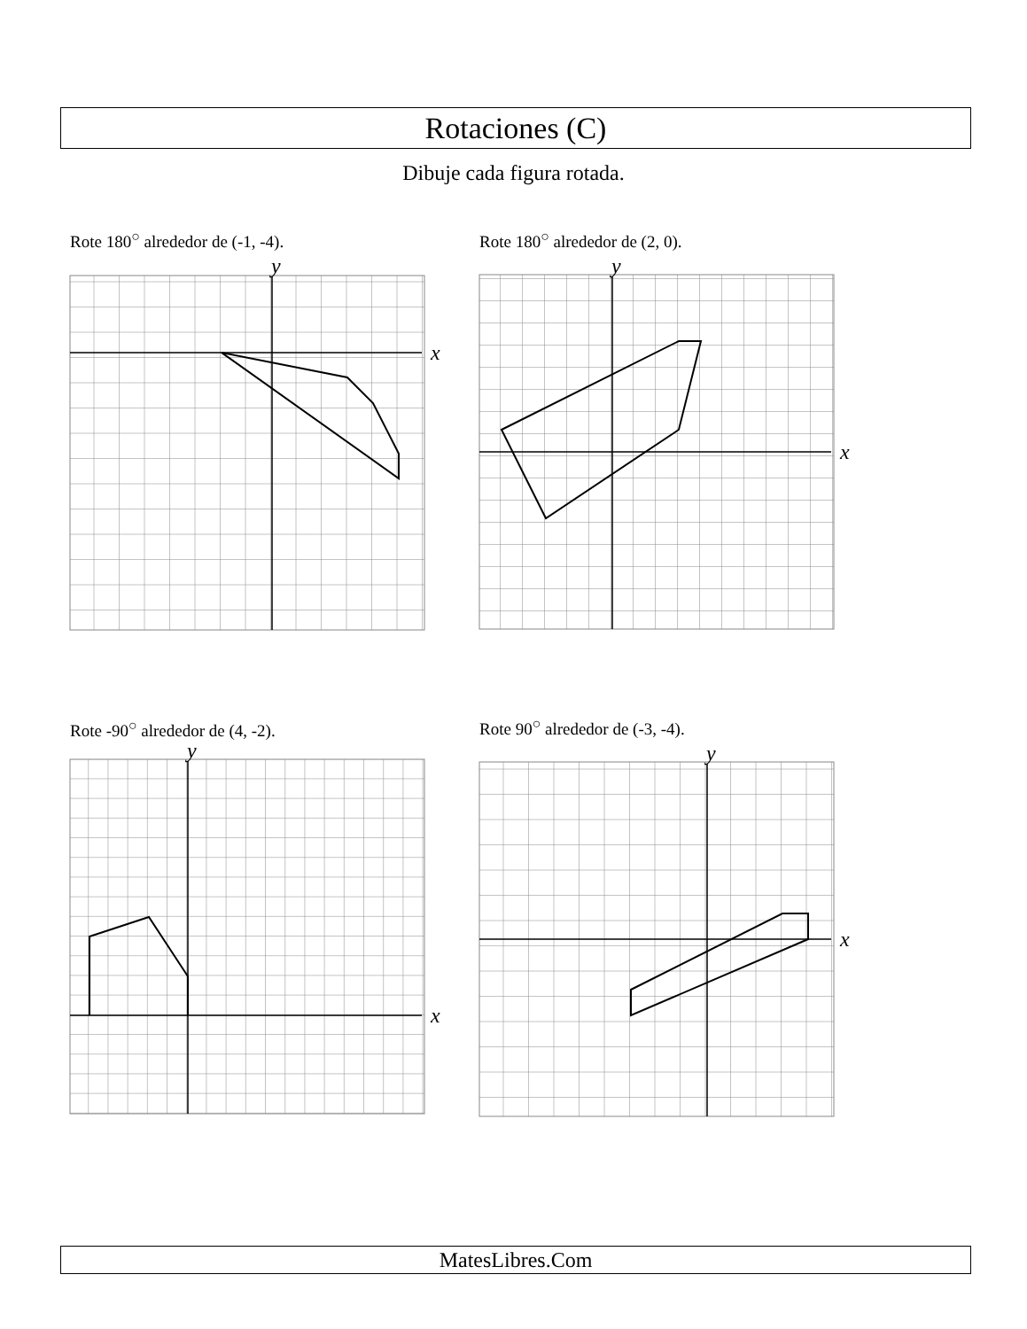Rotaciones (C)
Dibuje cada figura rotada.
Rote 180<sup>○</sup> alrededor de (-1, -4).
x
y
Rote 180<sup>○</sup> alrededor de (2, 0).
x
y
Rote -90<sup>○</sup> alrededor de (4, -2).
x
y
Rote 90<sup>○</sup> alrededor de (-3, -4).
x
y
MatesLibres.Com